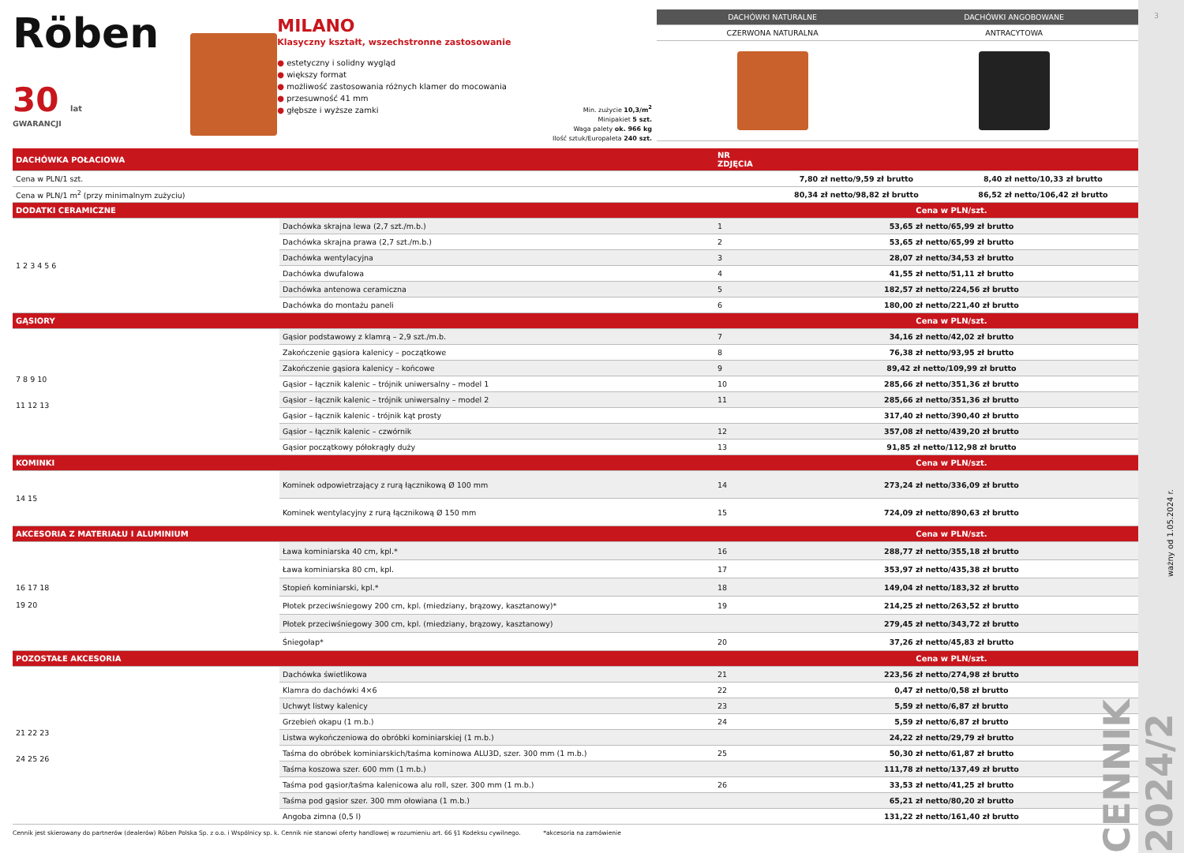3
Röben
30 lat
GWARANCJI
MILANO
Klasyczny kształt, wszechstronne zastosowanie
● estetyczny i solidny wygląd
● większy format
● możliwość zastosowania różnych klamer do mocowania
● przesuwność 41 mm
● głębsze i wyższe zamki
Min. zużycie 10,3/m<sup>2</sup>
Minipakiet 5 szt.
Waga palety ok. 966 kg
Ilość sztuk/Europaleta 240 szt.
| DACHÓWKI NATURALNE | DACHÓWKI ANGOBOWANE |
| --- | --- |
| CZERWONA NATURALNA | ANTRACYTOWA |
| DACHÓWKA POŁACIOWA | | NR ZDJĘCIA | | |
| --- | --- | --- | --- | --- |
| Cena w PLN/1 szt. | | | 7,80 zł netto/9,59 zł brutto | 8,40 zł netto/10,33 zł brutto |
| Cena w PLN/1 m<sup>2</sup> (przy minimalnym zużyciu) | | | 80,34 zł netto/98,82 zł brutto | 86,52 zł netto/106,42 zł brutto |
| DODATKI CERAMICZNE | | | Cena w PLN/szt. | |
| 1 2 3 4 5 6 | Dachówka skrajna lewa (2,7 szt./m.b.) | 1 | 53,65 zł netto/65,99 zł brutto | |
| | Dachówka skrajna prawa (2,7 szt./m.b.) | 2 | 53,65 zł netto/65,99 zł brutto | |
| | Dachówka wentylacyjna | 3 | 28,07 zł netto/34,53 zł brutto | |
| | Dachówka dwufalowa | 4 | 41,55 zł netto/51,11 zł brutto | |
| | Dachówka antenowa ceramiczna | 5 | 182,57 zł netto/224,56 zł brutto | |
| | Dachówka do montażu paneli | 6 | 180,00 zł netto/221,40 zł brutto | |
| GĄSIORY | | | Cena w PLN/szt. | |
| 7 8 9 10 11 12 13 | Gąsior podstawowy z klamrą – 2,9 szt./m.b. | 7 | 34,16 zł netto/42,02 zł brutto | |
| | Zakończenie gąsiora kalenicy – początkowe | 8 | 76,38 zł netto/93,95 zł brutto | |
| | Zakończenie gąsiora kalenicy – końcowe | 9 | 89,42 zł netto/109,99 zł brutto | |
| | Gąsior – łącznik kalenic – trójnik uniwersalny – model 1 | 10 | 285,66 zł netto/351,36 zł brutto | |
| | Gąsior – łącznik kalenic – trójnik uniwersalny – model 2 | 11 | 285,66 zł netto/351,36 zł brutto | |
| | Gąsior – łącznik kalenic - trójnik kąt prosty | | 317,40 zł netto/390,40 zł brutto | |
| | Gąsior – łącznik kalenic – czwórnik | 12 | 357,08 zł netto/439,20 zł brutto | |
| | Gąsior początkowy półokrągły duży | 13 | 91,85 zł netto/112,98 zł brutto | |
| KOMINKI | | | Cena w PLN/szt. | |
| 14 15 | Kominek odpowietrzający z rurą łącznikową Ø 100 mm | 14 | 273,24 zł netto/336,09 zł brutto | |
| | Kominek wentylacyjny z rurą łącznikową Ø 150 mm | 15 | 724,09 zł netto/890,63 zł brutto | |
| AKCESORIA Z MATERIAŁU I ALUMINIUM | | | Cena w PLN/szt. | |
| 16 17 18 19 20 | Ława kominiarska 40 cm, kpl.* | 16 | 288,77 zł netto/355,18 zł brutto | |
| | Ława kominiarska 80 cm, kpl. | 17 | 353,97 zł netto/435,38 zł brutto | |
| | Stopień kominiarski, kpl.* | 18 | 149,04 zł netto/183,32 zł brutto | |
| | Płotek przeciwśniegowy 200 cm, kpl. (miedziany, brązowy, kasztanowy)* | 19 | 214,25 zł netto/263,52 zł brutto | |
| | Płotek przeciwśniegowy 300 cm, kpl. (miedziany, brązowy, kasztanowy) | | 279,45 zł netto/343,72 zł brutto | |
| | Śniegołap* | 20 | 37,26 zł netto/45,83 zł brutto | |
| POZOSTAŁE AKCESORIA | | | Cena w PLN/szt. | |
| 21 22 23 24 25 26 | Dachówka świetlikowa | 21 | 223,56 zł netto/274,98 zł brutto | |
| | Klamra do dachówki 4×6 | 22 | 0,47 zł netto/0,58 zł brutto | |
| | Uchwyt listwy kalenicy | 23 | 5,59 zł netto/6,87 zł brutto | |
| | Grzebień okapu (1 m.b.) | 24 | 5,59 zł netto/6,87 zł brutto | |
| | Listwa wykończeniowa do obróbki kominiarskiej (1 m.b.) | | 24,22 zł netto/29,79 zł brutto | |
| | Taśma do obróbek kominiarskich/taśma kominowa ALU3D, szer. 300 mm (1 m.b.) | 25 | 50,30 zł netto/61,87 zł brutto | |
| | Taśma koszowa szer. 600 mm (1 m.b.) | | 111,78 zł netto/137,49 zł brutto | |
| | Taśma pod gąsior/taśma kalenicowa alu roll, szer. 300 mm (1 m.b.) | 26 | 33,53 zł netto/41,25 zł brutto | |
| | Taśma pod gąsior szer. 300 mm ołowiana (1 m.b.) | | 65,21 zł netto/80,20 zł brutto | |
| | Angoba zimna (0,5 l) | | 131,22 zł netto/161,40 zł brutto | |
Cennik jest skierowany do partnerów (dealerów) Röben Polska Sp. z o.o. i Wspólnicy sp. k. Cennik nie stanowi oferty handlowej w rozumieniu art. 66 §1 Kodeksu cywilnego. *akcesoria na zamówienie
ważny od 1.05.2024 r.
CENNIK 2024/2